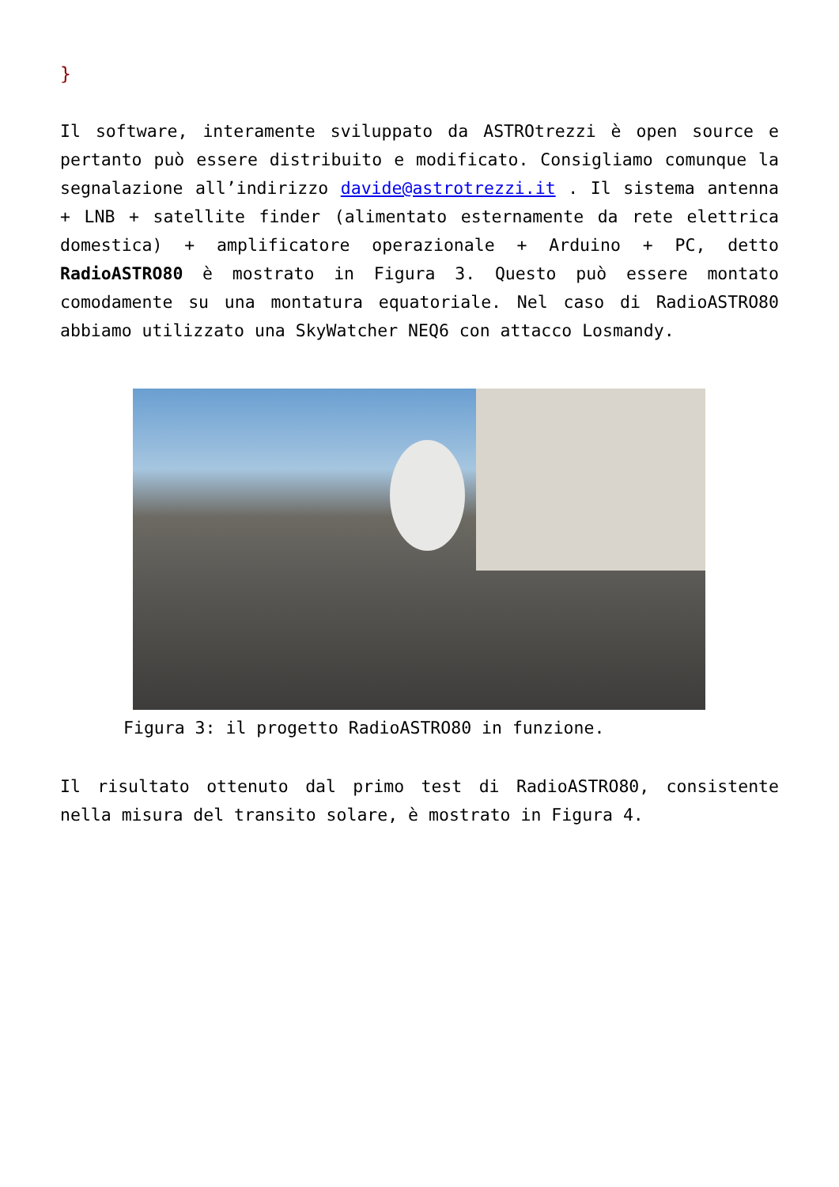}
Il software, interamente sviluppato da ASTROtrezzi è open source e pertanto può essere distribuito e modificato. Consigliamo comunque la segnalazione all’indirizzo davide@astrotrezzi.it . Il sistema antenna + LNB + satellite finder (alimentato esternamente da rete elettrica domestica) + amplificatore operazionale + Arduino + PC, detto RadioASTRO80 è mostrato in Figura 3. Questo può essere montato comodamente su una montatura equatoriale. Nel caso di RadioASTRO80 abbiamo utilizzato una SkyWatcher NEQ6 con attacco Losmandy.
Figura 3: il progetto RadioASTRO80 in funzione.
Il risultato ottenuto dal primo test di RadioASTRO80, consistente nella misura del transito solare, è mostrato in Figura 4.